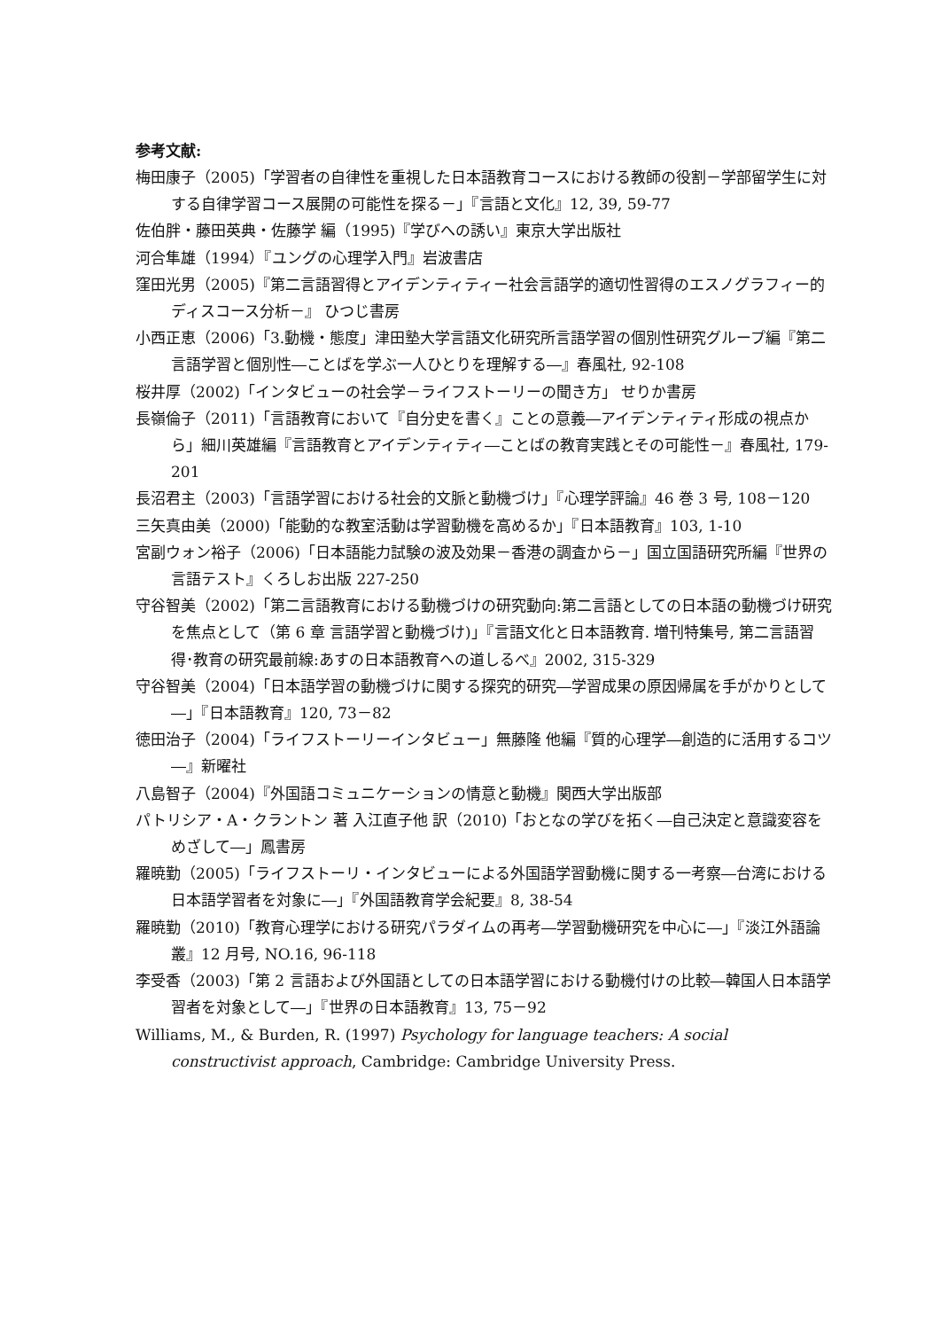参考文献:
梅田康子（2005)「学習者の自律性を重視した日本語教育コースにおける教師の役割－学部留学生に対する自律学習コース展開の可能性を探る－」『言語と文化』12, 39, 59-77
佐伯胖・藤田英典・佐藤学 編（1995)『学びへの誘い』東京大学出版社
河合隼雄（1994）『ユングの心理学入門』岩波書店
窪田光男（2005)『第二言語習得とアイデンティティー社会言語学的適切性習得のエスノグラフィー的ディスコース分析－』 ひつじ書房
小西正恵（2006)「3.動機・態度」津田塾大学言語文化研究所言語学習の個別性研究グループ編『第二言語学習と個別性―ことばを学ぶ一人ひとりを理解する―』春風社, 92-108
桜井厚（2002)「インタビューの社会学－ライフストーリーの聞き方」 せりか書房
長嶺倫子（2011)「言語教育において『自分史を書く』ことの意義―アイデンティティ形成の視点から」細川英雄編『言語教育とアイデンティティ―ことばの教育実践とその可能性－』春風社, 179-201
長沼君主（2003)「言語学習における社会的文脈と動機づけ」『心理学評論』46 巻 3 号, 108－120
三矢真由美（2000)「能動的な教室活動は学習動機を高めるか」『日本語教育』103, 1-10
宮副ウォン裕子（2006)「日本語能力試験の波及効果－香港の調査から－」国立国語研究所編『世界の言語テスト』くろしお出版 227-250
守谷智美（2002)「第二言語教育における動機づけの研究動向:第二言語としての日本語の動機づけ研究を焦点として（第 6 章 言語学習と動機づけ)」『言語文化と日本語教育. 増刊特集号, 第二言語習得･教育の研究最前線:あすの日本語教育への道しるべ』2002, 315-329
守谷智美（2004)「日本語学習の動機づけに関する探究的研究―学習成果の原因帰属を手がかりとして―」『日本語教育』120, 73－82
徳田治子（2004)「ライフストーリーインタビュー」無藤隆 他編『質的心理学―創造的に活用するコツ―』新曜社
八島智子（2004)『外国語コミュニケーションの情意と動機』関西大学出版部
パトリシア・A・クラントン 著 入江直子他 訳（2010)「おとなの学びを拓く―自己決定と意識変容をめざして―」鳳書房
羅暁勤（2005)「ライフストーリ・インタビューによる外国語学習動機に関する一考察―台湾における日本語学習者を対象に―」『外国語教育学会紀要』8, 38-54
羅暁勤（2010)「教育心理学における研究パラダイムの再考―学習動機研究を中心に―」『淡江外語論叢』12 月号, NO.16, 96-118
李受香（2003)「第 2 言語および外国語としての日本語学習における動機付けの比較―韓国人日本語学習者を対象として―」『世界の日本語教育』13, 75－92
Williams, M., & Burden, R. (1997) Psychology for language teachers: A social constructivist approach, Cambridge: Cambridge University Press.